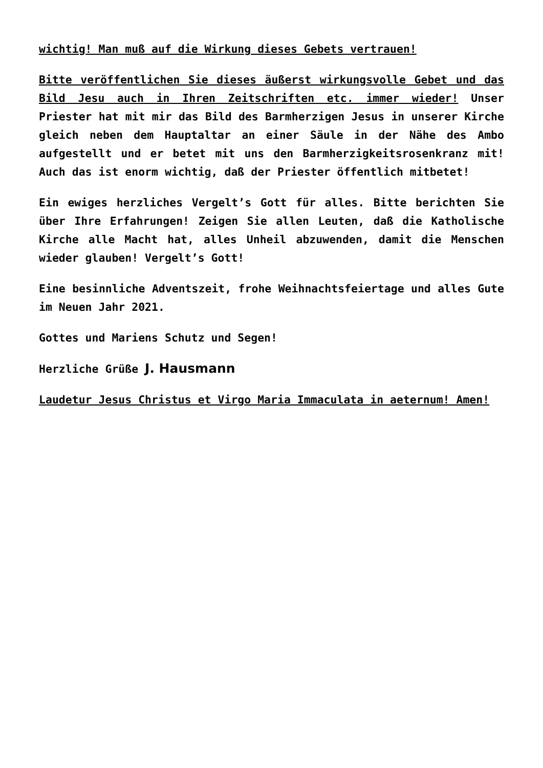wichtig! Man muß auf die Wirkung dieses Gebets vertrauen!
Bitte veröffentlichen Sie dieses äußerst wirkungsvolle Gebet und das Bild Jesu auch in Ihren Zeitschriften etc. immer wieder! Unser Priester hat mit mir das Bild des Barmherzigen Jesus in unserer Kirche gleich neben dem Hauptaltar an einer Säule in der Nähe des Ambo aufgestellt und er betet mit uns den Barmherzigkeitsrosenkranz mit! Auch das ist enorm wichtig, daß der Priester öffentlich mitbetet!
Ein ewiges herzliches Vergelt’s Gott für alles. Bitte berichten Sie über Ihre Erfahrungen! Zeigen Sie allen Leuten, daß die Katholische Kirche alle Macht hat, alles Unheil abzuwenden, damit die Menschen wieder glauben! Vergelt’s Gott!
Eine besinnliche Adventszeit, frohe Weihnachtsfeiertage und alles Gute im Neuen Jahr 2021.
Gottes und Mariens Schutz und Segen!
Herzliche Grüße J. Hausmann
Laudetur Jesus Christus et Virgo Maria Immaculata in aeternum! Amen!